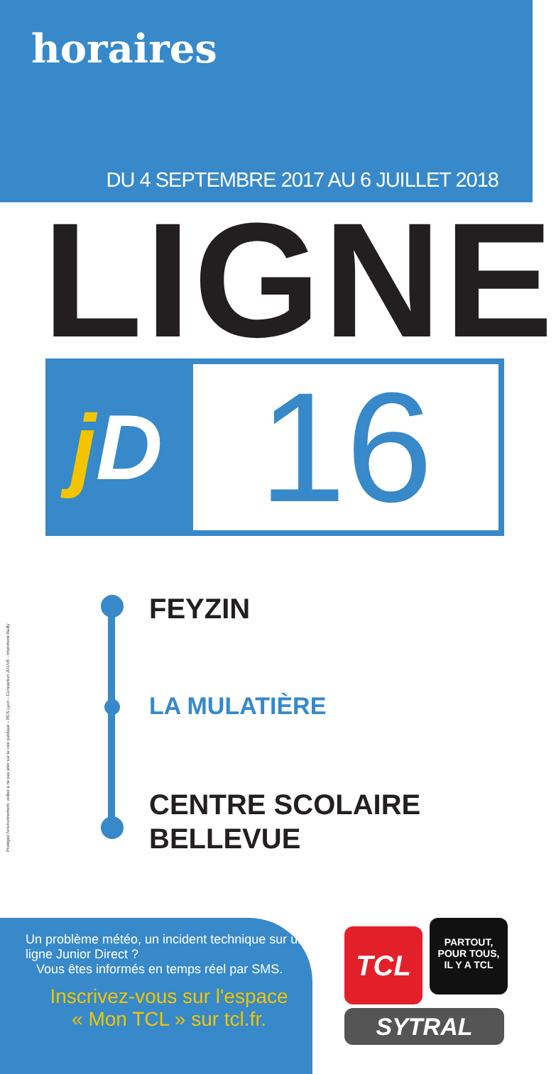horaires
DU 4 SEPTEMBRE 2017 AU 6 JUILLET 2018
LIGNE
j D
16
FEYZIN
LA MULATIÈRE
CENTRE SCOLAIRE
BELLEVUE
Protégez l'environnement, veillez à ne pas jeter sur la voie publique – RCS Lyon – Conception JOUVE - Imprimerie Bailly
Un problème météo, un incident technique sur une ligne Junior Direct ?
Vous êtes informés en temps réel par SMS.
Inscrivez-vous sur l'espace
« Mon TCL » sur tcl.fr.
TCL
PARTOUT,
POUR TOUS,
IL Y A TCL
SYTRAL